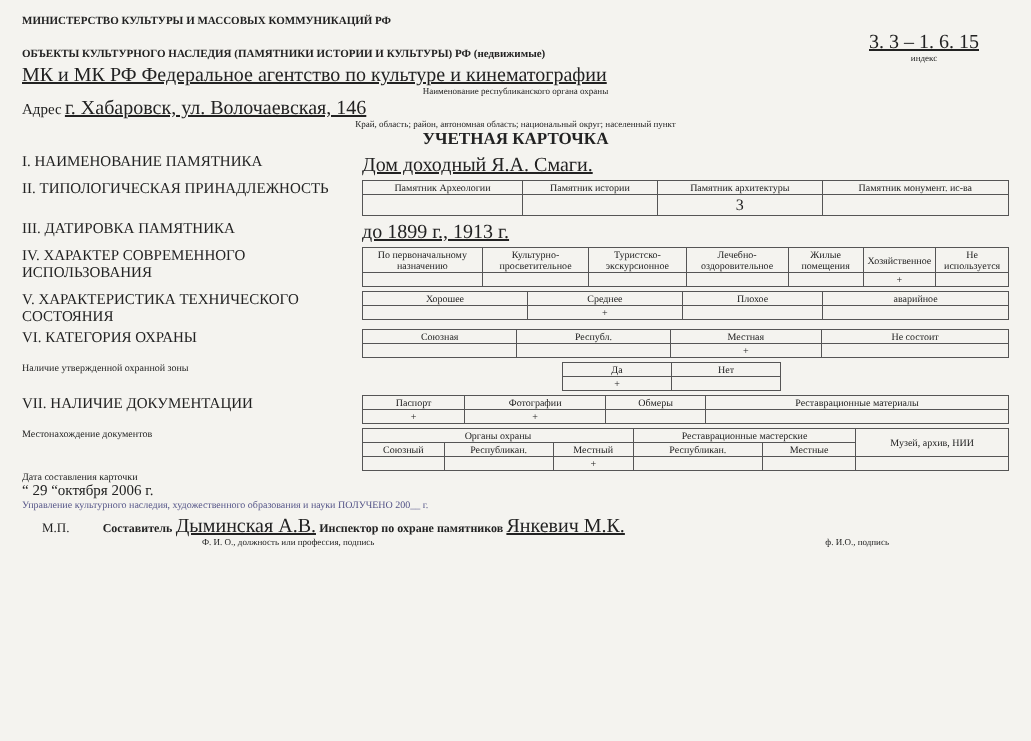МИНИСТЕРСТВО КУЛЬТУРЫ И МАССОВЫХ КОММУНИКАЦИЙ РФ
ОБЪЕКТЫ КУЛЬТУРНОГО НАСЛЕДИЯ (ПАМЯТНИКИ ИСТОРИИ И КУЛЬТУРЫ) РФ (недвижимые)
3. 3 – 1. 6. 15
индекс
МК и МК РФ Федеральное агентство по культуре и кинематографии
Наименование республиканского органа охраны
Адрес г. Хабаровск, ул. Волочаевская, 146
Край, область; район, автономная область; национальный округ; населенный пункт
УЧЕТНАЯ КАРТОЧКА
I. НАИМЕНОВАНИЕ ПАМЯТНИКА
Дом доходный Я.А. Смаги.
II. ТИПОЛОГИЧЕСКАЯ ПРИНАДЛЕЖНОСТЬ
| Памятник Археологии | Памятник истории | Памятник архитектуры | Памятник монумент. ис-ва |
| | | 3 | |
III. ДАТИРОВКА ПАМЯТНИКА
до 1899 г., 1913 г.
IV. ХАРАКТЕР СОВРЕМЕННОГО ИСПОЛЬЗОВАНИЯ
| По первоначальному назначению | Культурно-просветительное | Туристско-экскурсионное | Лечебно-оздоровительное | Жилые помещения | Хозяйственное | Не используется |
| | | | | | + | |
V. ХАРАКТЕРИСТИКА ТЕХНИЧЕСКОГО СОСТОЯНИЯ
| Хорошее | Среднее | Плохое | аварийное |
| | + | | |
VI. КАТЕГОРИЯ ОХРАНЫ
| Союзная | Республ. | Местная | Не состоит |
| | | + | |
Наличие утвержденной охранной зоны
| Да | Нет |
| + | |
VII. НАЛИЧИЕ ДОКУМЕНТАЦИИ
| Паспорт | Фотографии | Обмеры | Реставрационные материалы |
| + | + | | |
Местонахождение документов
| Органы охраны | | | Реставрационные мастерские | | Музей, архив, НИИ |
| Союзный | Республикан. | Местный | Республикан. | Местные | |
| | | + | | | |
Дата составления карточки
“ 29 “октября 2006 г.
Управление культурного наследия, художественного образования и науки ПОЛУЧЕНО 200__ г.
М.П. Составитель Дыминская А.В. Инспектор по охране памятников Янкевич М.К.
Ф. И. О., должность или профессия, подпись ф. И.О., подпись